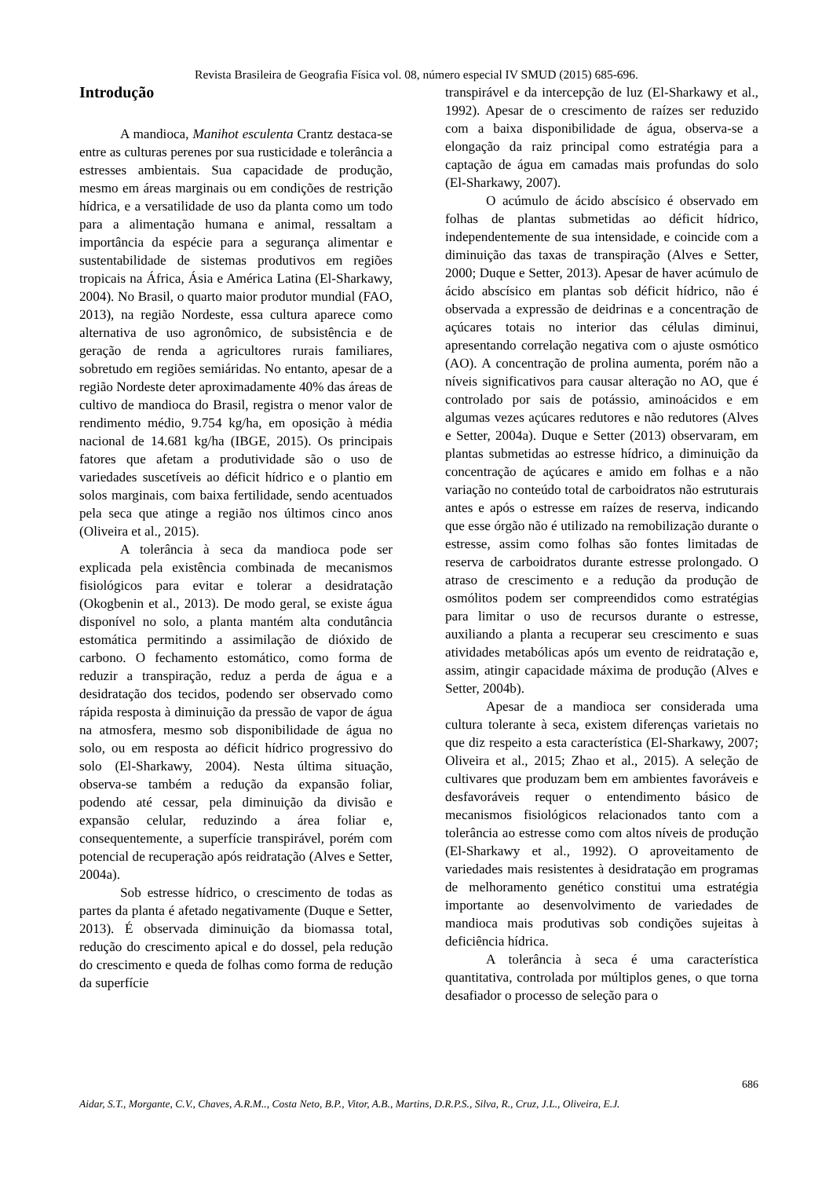Revista Brasileira de Geografia Física vol. 08, número especial IV SMUD (2015) 685-696.
Introdução
A mandioca, Manihot esculenta Crantz destaca-se entre as culturas perenes por sua rusticidade e tolerância a estresses ambientais. Sua capacidade de produção, mesmo em áreas marginais ou em condições de restrição hídrica, e a versatilidade de uso da planta como um todo para a alimentação humana e animal, ressaltam a importância da espécie para a segurança alimentar e sustentabilidade de sistemas produtivos em regiões tropicais na África, Ásia e América Latina (El-Sharkawy, 2004). No Brasil, o quarto maior produtor mundial (FAO, 2013), na região Nordeste, essa cultura aparece como alternativa de uso agronômico, de subsistência e de geração de renda a agricultores rurais familiares, sobretudo em regiões semiáridas. No entanto, apesar de a região Nordeste deter aproximadamente 40% das áreas de cultivo de mandioca do Brasil, registra o menor valor de rendimento médio, 9.754 kg/ha, em oposição à média nacional de 14.681 kg/ha (IBGE, 2015). Os principais fatores que afetam a produtividade são o uso de variedades suscetíveis ao déficit hídrico e o plantio em solos marginais, com baixa fertilidade, sendo acentuados pela seca que atinge a região nos últimos cinco anos (Oliveira et al., 2015).
A tolerância à seca da mandioca pode ser explicada pela existência combinada de mecanismos fisiológicos para evitar e tolerar a desidratação (Okogbenin et al., 2013). De modo geral, se existe água disponível no solo, a planta mantém alta condutância estomática permitindo a assimilação de dióxido de carbono. O fechamento estomático, como forma de reduzir a transpiração, reduz a perda de água e a desidratação dos tecidos, podendo ser observado como rápida resposta à diminuição da pressão de vapor de água na atmosfera, mesmo sob disponibilidade de água no solo, ou em resposta ao déficit hídrico progressivo do solo (El-Sharkawy, 2004). Nesta última situação, observa-se também a redução da expansão foliar, podendo até cessar, pela diminuição da divisão e expansão celular, reduzindo a área foliar e, consequentemente, a superfície transpirável, porém com potencial de recuperação após reidratação (Alves e Setter, 2004a).
Sob estresse hídrico, o crescimento de todas as partes da planta é afetado negativamente (Duque e Setter, 2013). É observada diminuição da biomassa total, redução do crescimento apical e do dossel, pela redução do crescimento e queda de folhas como forma de redução da superfície
transpirável e da intercepção de luz (El-Sharkawy et al., 1992). Apesar de o crescimento de raízes ser reduzido com a baixa disponibilidade de água, observa-se a elongação da raiz principal como estratégia para a captação de água em camadas mais profundas do solo (El-Sharkawy, 2007).
O acúmulo de ácido abscísico é observado em folhas de plantas submetidas ao déficit hídrico, independentemente de sua intensidade, e coincide com a diminuição das taxas de transpiração (Alves e Setter, 2000; Duque e Setter, 2013). Apesar de haver acúmulo de ácido abscísico em plantas sob déficit hídrico, não é observada a expressão de deidrinas e a concentração de açúcares totais no interior das células diminui, apresentando correlação negativa com o ajuste osmótico (AO). A concentração de prolina aumenta, porém não a níveis significativos para causar alteração no AO, que é controlado por sais de potássio, aminoácidos e em algumas vezes açúcares redutores e não redutores (Alves e Setter, 2004a). Duque e Setter (2013) observaram, em plantas submetidas ao estresse hídrico, a diminuição da concentração de açúcares e amido em folhas e a não variação no conteúdo total de carboidratos não estruturais antes e após o estresse em raízes de reserva, indicando que esse órgão não é utilizado na remobilização durante o estresse, assim como folhas são fontes limitadas de reserva de carboidratos durante estresse prolongado. O atraso de crescimento e a redução da produção de osmólitos podem ser compreendidos como estratégias para limitar o uso de recursos durante o estresse, auxiliando a planta a recuperar seu crescimento e suas atividades metabólicas após um evento de reidratação e, assim, atingir capacidade máxima de produção (Alves e Setter, 2004b).
Apesar de a mandioca ser considerada uma cultura tolerante à seca, existem diferenças varietais no que diz respeito a esta característica (El-Sharkawy, 2007; Oliveira et al., 2015; Zhao et al., 2015). A seleção de cultivares que produzam bem em ambientes favoráveis e desfavoráveis requer o entendimento básico de mecanismos fisiológicos relacionados tanto com a tolerância ao estresse como com altos níveis de produção (El-Sharkawy et al., 1992). O aproveitamento de variedades mais resistentes à desidratação em programas de melhoramento genético constitui uma estratégia importante ao desenvolvimento de variedades de mandioca mais produtivas sob condições sujeitas à deficiência hídrica.
A tolerância à seca é uma característica quantitativa, controlada por múltiplos genes, o que torna desafiador o processo de seleção para o
686
Aidar, S.T., Morgante, C.V., Chaves, A.R.M.., Costa Neto, B.P., Vitor, A.B., Martins, D.R.P.S., Silva, R., Cruz, J.L., Oliveira, E.J.